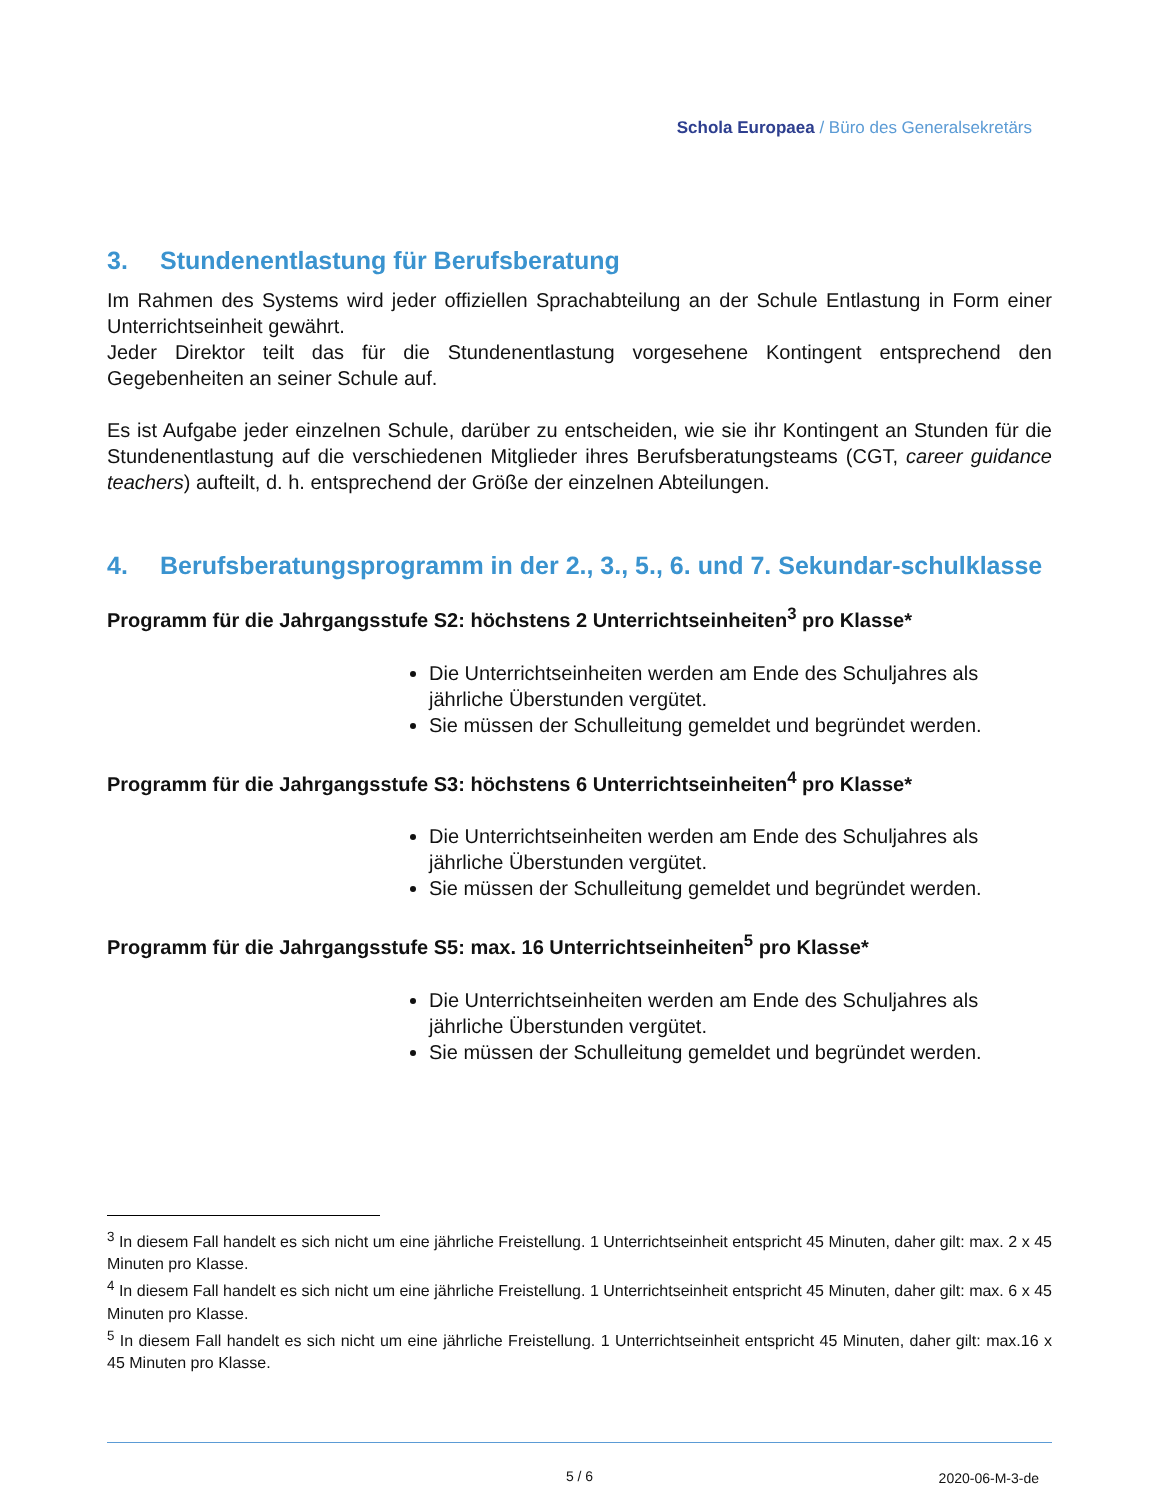Schola Europaea / Büro des Generalsekretärs
3. Stundenentlastung für Berufsberatung
Im Rahmen des Systems wird jeder offiziellen Sprachabteilung an der Schule Entlastung in Form einer Unterrichtseinheit gewährt.
Jeder Direktor teilt das für die Stundenentlastung vorgesehene Kontingent entsprechend den Gegebenheiten an seiner Schule auf.
Es ist Aufgabe jeder einzelnen Schule, darüber zu entscheiden, wie sie ihr Kontingent an Stunden für die Stundenentlastung auf die verschiedenen Mitglieder ihres Berufsberatungsteams (CGT, career guidance teachers) aufteilt, d. h. entsprechend der Größe der einzelnen Abteilungen.
4. Berufsberatungsprogramm in der 2., 3., 5., 6. und 7. Sekundar-schulklasse
Programm für die Jahrgangsstufe S2: höchstens 2 Unterrichtseinheiten<sup>3</sup> pro Klasse*
Die Unterrichtseinheiten werden am Ende des Schuljahres als jährliche Überstunden vergütet.
Sie müssen der Schulleitung gemeldet und begründet werden.
Programm für die Jahrgangsstufe S3: höchstens 6 Unterrichtseinheiten<sup>4</sup> pro Klasse*
Die Unterrichtseinheiten werden am Ende des Schuljahres als jährliche Überstunden vergütet.
Sie müssen der Schulleitung gemeldet und begründet werden.
Programm für die Jahrgangsstufe S5: max. 16 Unterrichtseinheiten<sup>5</sup> pro Klasse*
Die Unterrichtseinheiten werden am Ende des Schuljahres als jährliche Überstunden vergütet.
Sie müssen der Schulleitung gemeldet und begründet werden.
<sup>3</sup> In diesem Fall handelt es sich nicht um eine jährliche Freistellung. 1 Unterrichtseinheit entspricht 45 Minuten, daher gilt: max. 2 x 45 Minuten pro Klasse.
<sup>4</sup> In diesem Fall handelt es sich nicht um eine jährliche Freistellung. 1 Unterrichtseinheit entspricht 45 Minuten, daher gilt: max. 6 x 45 Minuten pro Klasse.
<sup>5</sup> In diesem Fall handelt es sich nicht um eine jährliche Freistellung. 1 Unterrichtseinheit entspricht 45 Minuten, daher gilt: max.16 x 45 Minuten pro Klasse.
5 / 6 2020-06-M-3-de